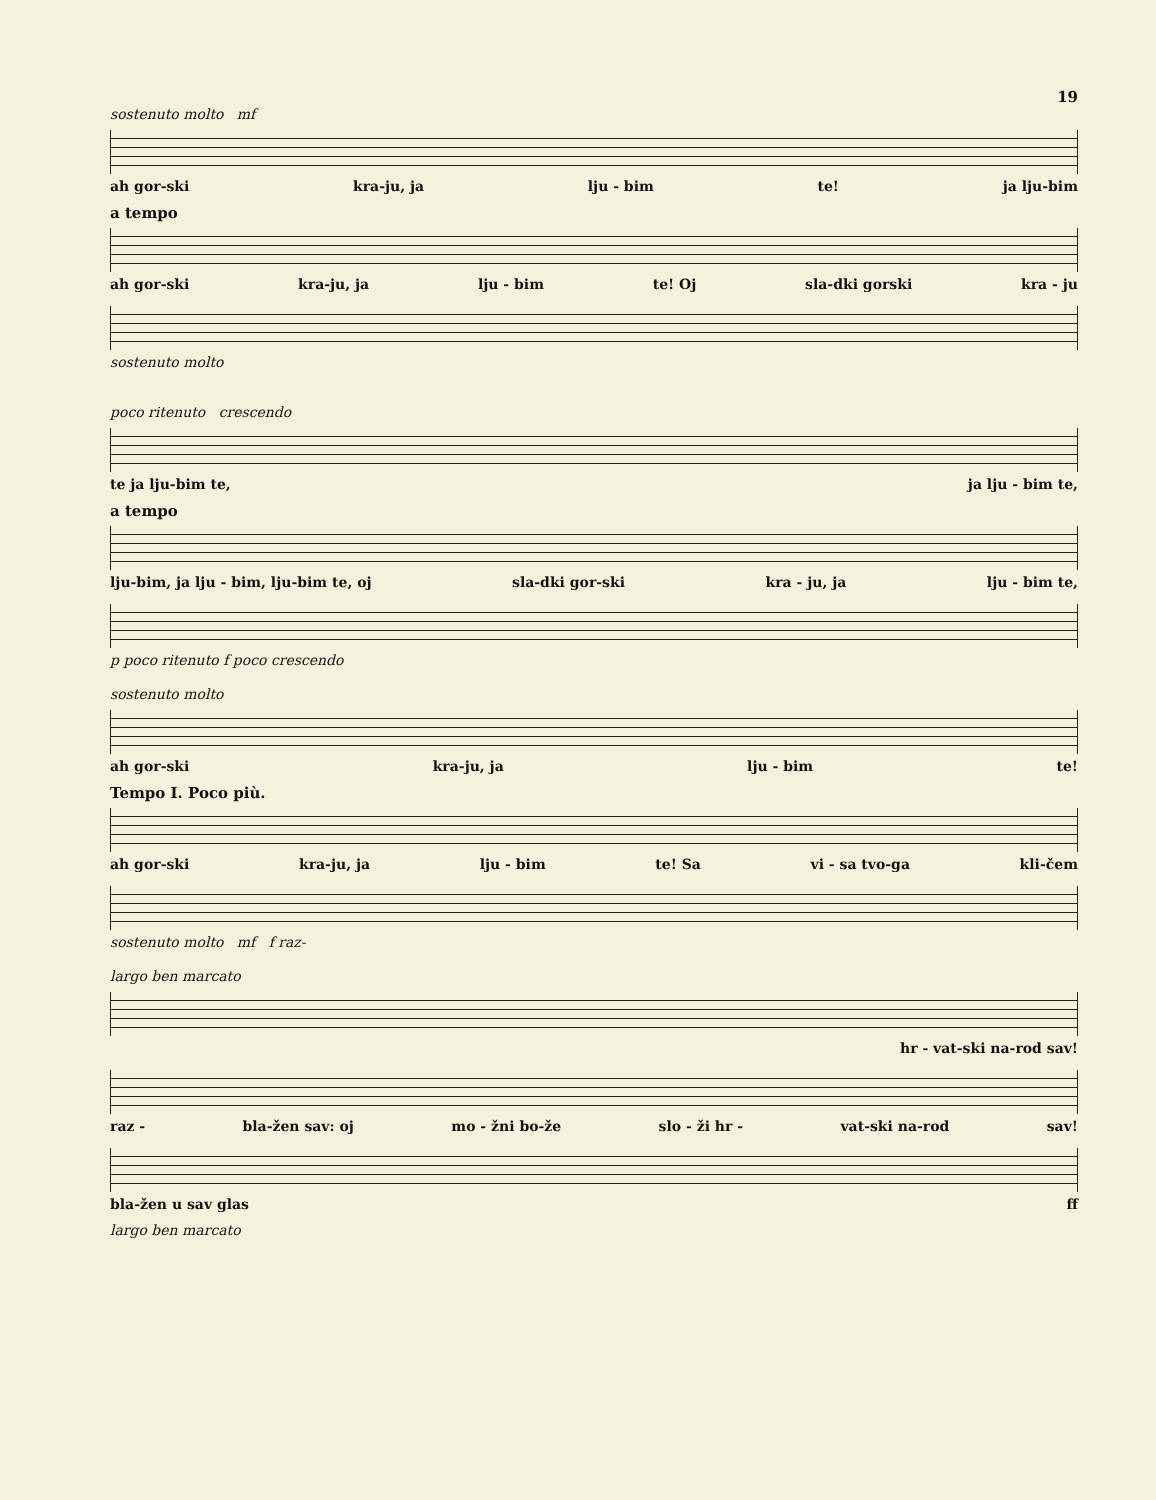19
sostenuto molto mf
ah gor-ski kra-ju, ja lju - bim te! ja lju-bim
a tempo
ah gor-ski kra-ju, ja lju - bim te! Oj sla-dki gorski kra - ju
sostenuto molto
poco ritenuto crescendo
te ja lju-bim te, ja lju - bim te,
a tempo
lju-bim, ja lju - bim, lju-bim te, oj sla-dki gor-ski kra - ju, ja lju - bim te,
p poco ritenuto f poco crescendo
sostenuto molto
ah gor-ski kra-ju, ja lju - bim te!
Tempo I. Poco più.
ah gor-ski kra-ju, ja lju - bim te! Sa vi - sa tvo-ga kli-čem
sostenuto molto mf f raz-
largo ben marcato
hr - vat-ski na-rod sav!
raz - bla-žen sav: oj mo - žni bo-že slo - ži hr - vat-ski na-rod sav!
bla-žen u sav glas ff
largo ben marcato